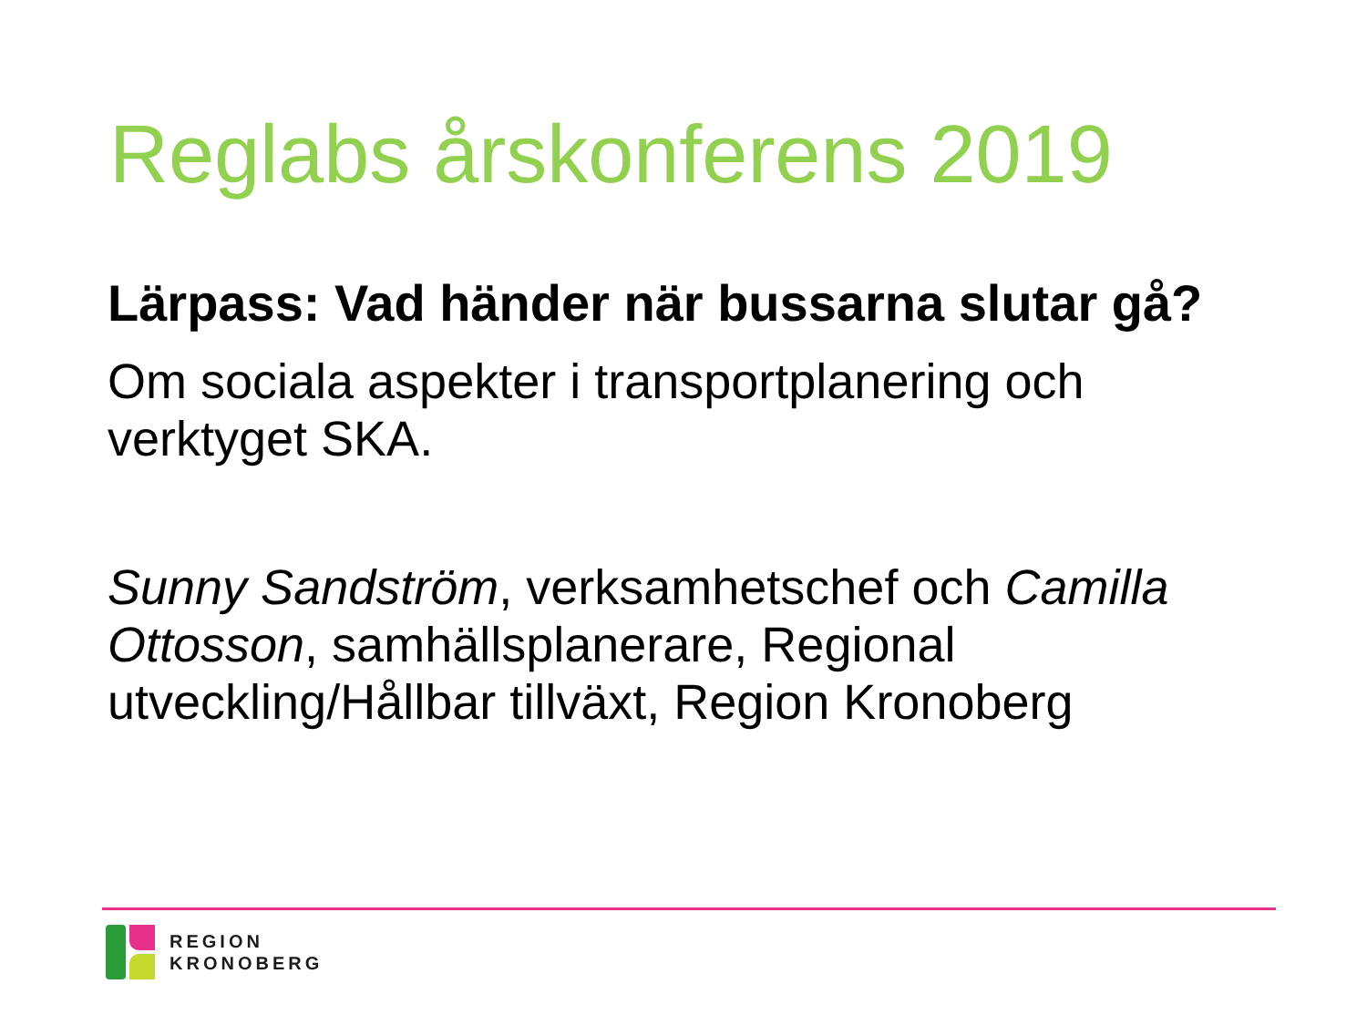Reglabs årskonferens 2019
Lärpass: Vad händer när bussarna slutar gå?
Om sociala aspekter i transportplanering och verktyget SKA.
Sunny Sandström, verksamhetschef och Camilla Ottosson, samhällsplanerare, Regional utveckling/Hållbar tillväxt, Region Kronoberg
REGION
KRONOBERG